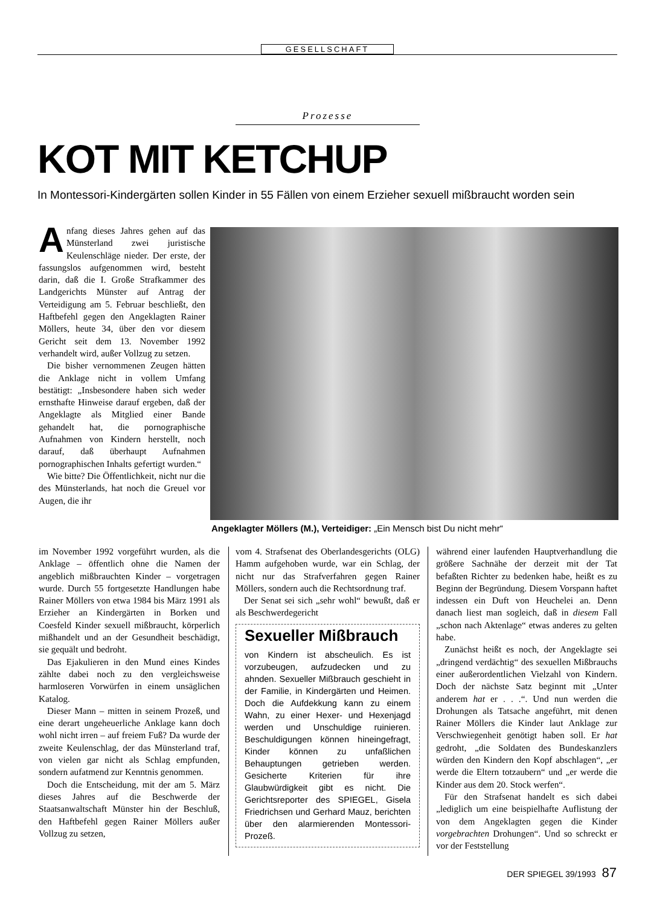GESELLSCHAFT
Prozesse
KOT MIT KETCHUP
In Montessori-Kindergärten sollen Kinder in 55 Fällen von einem Erzieher sexuell mißbraucht worden sein
Anfang dieses Jahres gehen auf das Münsterland zwei juristische Keulenschläge nieder. Der erste, der fassungslos aufgenommen wird, besteht darin, daß die I. Große Strafkammer des Landgerichts Münster auf Antrag der Verteidigung am 5. Februar beschließt, den Haftbefehl gegen den Angeklagten Rainer Möllers, heute 34, über den vor diesem Gericht seit dem 13. November 1992 verhandelt wird, außer Vollzug zu setzen.
Die bisher vernommenen Zeugen hätten die Anklage nicht in vollem Umfang bestätigt: „Insbesondere haben sich weder ernsthafte Hinweise darauf ergeben, daß der Angeklagte als Mitglied einer Bande gehandelt hat, die pornographische Aufnahmen von Kindern herstellt, noch darauf, daß überhaupt Aufnahmen pornographischen Inhalts gefertigt wurden.“
Wie bitte? Die Öffentlichkeit, nicht nur die des Münsterlands, hat noch die Greuel vor Augen, die ihr
Angeklagter Möllers (M.), Verteidiger: „Ein Mensch bist Du nicht mehr“
im November 1992 vorgeführt wurden, als die Anklage – öffentlich ohne die Namen der angeblich mißbrauchten Kinder – vorgetragen wurde. Durch 55 fortgesetzte Handlungen habe Rainer Möllers von etwa 1984 bis März 1991 als Erzieher an Kindergärten in Borken und Coesfeld Kinder sexuell mißbraucht, körperlich mißhandelt und an der Gesundheit beschädigt, sie gequält und bedroht.
Das Ejakulieren in den Mund eines Kindes zählte dabei noch zu den vergleichsweise harmloseren Vorwürfen in einem unsäglichen Katalog.
Dieser Mann – mitten in seinem Prozeß, und eine derart ungeheuerliche Anklage kann doch wohl nicht irren – auf freiem Fuß? Da wurde der zweite Keulenschlag, der das Münsterland traf, von vielen gar nicht als Schlag empfunden, sondern aufatmend zur Kenntnis genommen.
Doch die Entscheidung, mit der am 5. März dieses Jahres auf die Beschwerde der Staatsanwaltschaft Münster hin der Beschluß, den Haftbefehl gegen Rainer Möllers außer Vollzug zu setzen,
vom 4. Strafsenat des Oberlandesgerichts (OLG) Hamm aufgehoben wurde, war ein Schlag, der nicht nur das Strafverfahren gegen Rainer Möllers, sondern auch die Rechtsordnung traf.
Der Senat sei sich „sehr wohl“ bewußt, daß er als Beschwerdegericht
Sexueller Mißbrauch
von Kindern ist abscheulich. Es ist vorzubeugen, aufzudecken und zu ahnden. Sexueller Mißbrauch geschieht in der Familie, in Kindergärten und Heimen. Doch die Aufdekkung kann zu einem Wahn, zu einer Hexer- und Hexenjagd werden und Unschuldige ruinieren. Beschuldigungen können hineingefragt, Kinder können zu unfaßlichen Behauptungen getrieben werden. Gesicherte Kriterien für ihre Glaubwürdigkeit gibt es nicht. Die Gerichtsreporter des SPIEGEL, Gisela Friedrichsen und Gerhard Mauz, berichten über den alarmierenden Montessori-Prozeß.
während einer laufenden Hauptverhandlung die größere Sachnähe der derzeit mit der Tat befaßten Richter zu bedenken habe, heißt es zu Beginn der Begründung. Diesem Vorspann haftet indessen ein Duft von Heuchelei an. Denn danach liest man sogleich, daß in diesem Fall „schon nach Aktenlage“ etwas anderes zu gelten habe.
Zunächst heißt es noch, der Angeklagte sei „dringend verdächtig“ des sexuellen Mißbrauchs einer außerordentlichen Vielzahl von Kindern. Doch der nächste Satz beginnt mit „Unter anderem hat er . . .“. Und nun werden die Drohungen als Tatsache angeführt, mit denen Rainer Möllers die Kinder laut Anklage zur Verschwiegenheit genötigt haben soll. Er hat gedroht, „die Soldaten des Bundeskanzlers würden den Kindern den Kopf abschlagen“, „er werde die Eltern totzaubern“ und „er werde die Kinder aus dem 20. Stock werfen“.
Für den Strafsenat handelt es sich dabei „lediglich um eine beispielhafte Auflistung der von dem Angeklagten gegen die Kinder vorgebrachten Drohungen“. Und so schreckt er vor der Feststellung
DER SPIEGEL 39/1993 87